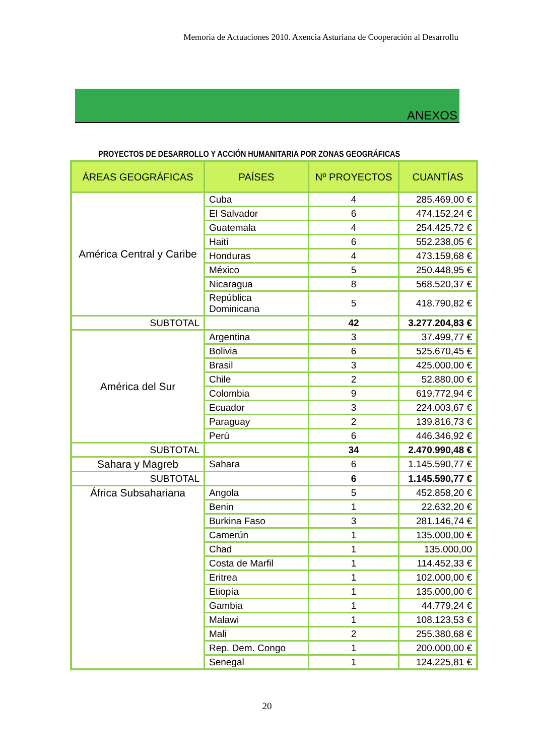Memoria de Actuaciones 2010. Axencia Asturiana de Cooperación al Desarrollu
ANEXOS
PROYECTOS DE DESARROLLO Y ACCIÓN HUMANITARIA POR ZONAS GEOGRÁFICAS
| ÁREAS GEOGRÁFICAS | PAÍSES | Nº PROYECTOS | CUANTÍAS |
| --- | --- | --- | --- |
| América Central y Caribe | Cuba | 4 | 285.469,00 € |
| | El Salvador | 6 | 474.152,24 € |
| | Guatemala | 4 | 254.425,72 € |
| | Haití | 6 | 552.238,05 € |
| | Honduras | 4 | 473.159,68 € |
| | México | 5 | 250.448,95 € |
| | Nicaragua | 8 | 568.520,37 € |
| | República Dominicana | 5 | 418.790,82 € |
| SUBTOTAL | | 42 | 3.277.204,83 € |
| América del Sur | Argentina | 3 | 37.499,77 € |
| | Bolivia | 6 | 525.670,45 € |
| | Brasil | 3 | 425.000,00 € |
| | Chile | 2 | 52.880,00 € |
| | Colombia | 9 | 619.772,94 € |
| | Ecuador | 3 | 224.003,67 € |
| | Paraguay | 2 | 139.816,73 € |
| | Perú | 6 | 446.346,92 € |
| SUBTOTAL | | 34 | 2.470.990,48 € |
| Sahara y Magreb | Sahara | 6 | 1.145.590,77 € |
| SUBTOTAL | | 6 | 1.145.590,77 € |
| África Subsahariana | Angola | 5 | 452.858,20 € |
| | Benin | 1 | 22.632,20 € |
| | Burkina Faso | 3 | 281.146,74 € |
| | Camerún | 1 | 135.000,00 € |
| | Chad | 1 | 135.000,00 |
| | Costa de Marfil | 1 | 114.452,33 € |
| | Eritrea | 1 | 102.000,00 € |
| | Etiopía | 1 | 135.000,00 € |
| | Gambia | 1 | 44.779,24 € |
| | Malawi | 1 | 108.123,53 € |
| | Mali | 2 | 255.380,68 € |
| | Rep. Dem. Congo | 1 | 200.000,00 € |
| | Senegal | 1 | 124.225,81 € |
20